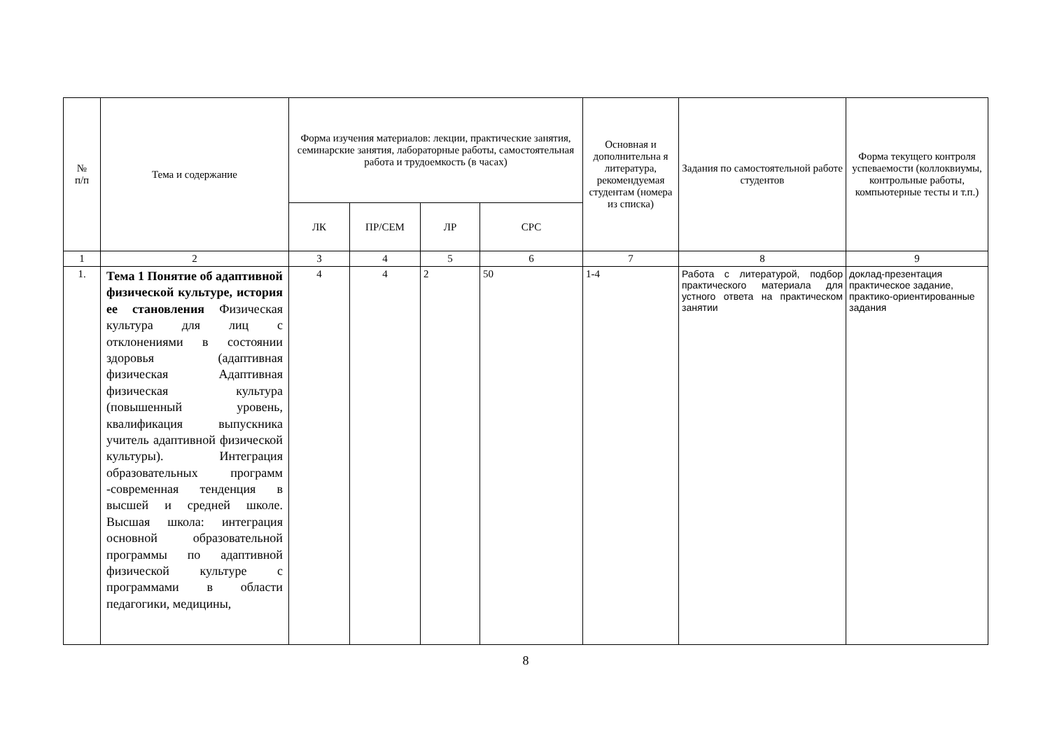| № п/п | Тема и содержание | Форма изучения материалов: лекции, практические занятия, семинарские занятия, лабораторные работы, самостоятельная работа и трудоемкость (в часах) | | | | Основная и дополнительна я литература, рекомендуемая студентам (номера из списка) | Задания по самостоятельной работе студентов | Форма текущего контроля успеваемости (коллоквиумы, контрольные работы, компьютерные тесты и т.п.) |
| --- | --- | --- | --- | --- | --- | --- | --- | --- |
| | | ЛК | ПР/СЕМ | ЛР | СРС | | | |
| 1 | 2 | 3 | 4 | 5 | 6 | 7 | 8 | 9 |
| 1. | Тема 1 Понятие об адаптивной физической культуре, история ее становления Физическая культура для лиц с отклонениями в состоянии здоровья (адаптивная физическая Адаптивная физическая культура (повышенный уровень, квалификация выпускника учитель адаптивной физической культуры). Интеграция образовательных программ -современная тенденция в высшей и средней школе. Высшая школа: интеграция основной образовательной программы по адаптивной физической культуре с программами в области педагогики, медицины, | 4 | 4 | 2 | 50 | 1-4 | Работа с литературой, подбор практического материала для устного ответа на практическом занятии | доклад-презентация практическое задание, практико-ориентированные задания |
8